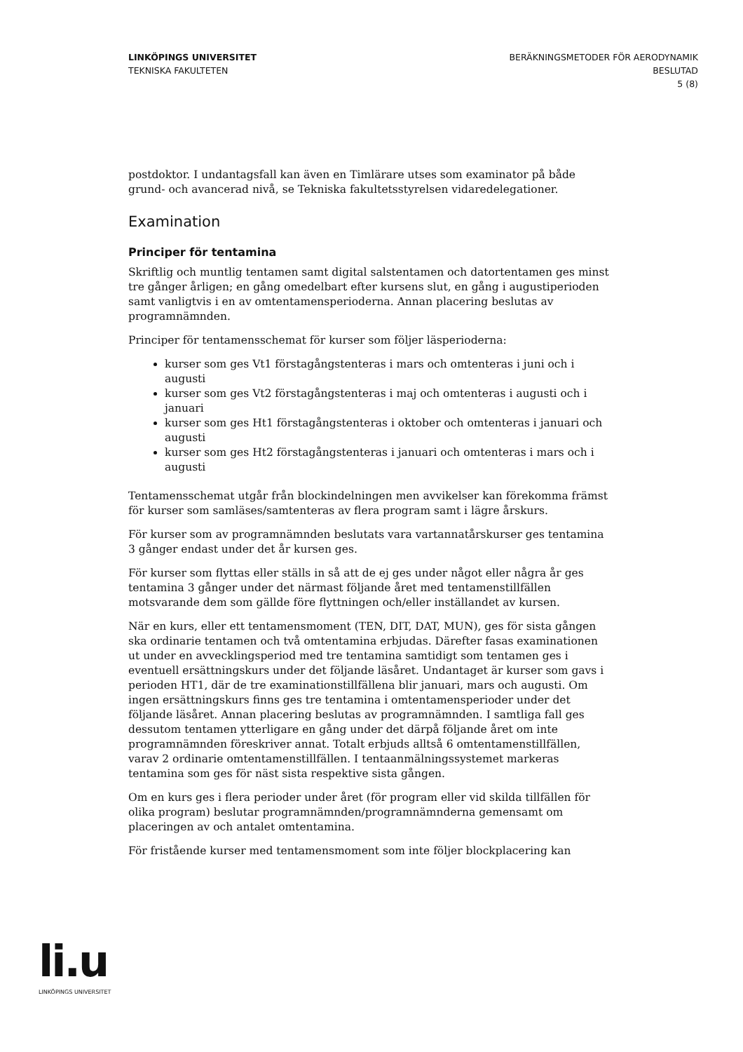LINKÖPINGS UNIVERSITET
TEKNISKA FAKULTETEN
BERÄKNINGSMETODER FÖR AERODYNAMIK
BESLUTAD
5 (8)
postdoktor. I undantagsfall kan även en Timlärare utses som examinator på både grund- och avancerad nivå, se Tekniska fakultetsstyrelsen vidaredelegationer.
Examination
Principer för tentamina
Skriftlig och muntlig tentamen samt digital salstentamen och datortentamen ges minst tre gånger årligen; en gång omedelbart efter kursens slut, en gång i augustiperioden samt vanligtvis i en av omtentamensperioderna. Annan placering beslutas av programnämnden.
Principer för tentamensschemat för kurser som följer läsperioderna:
kurser som ges Vt1 förstagångstenteras i mars och omtenteras i juni och i augusti
kurser som ges Vt2 förstagångstenteras i maj och omtenteras i augusti och i januari
kurser som ges Ht1 förstagångstenteras i oktober och omtenteras i januari och augusti
kurser som ges Ht2 förstagångstenteras i januari och omtenteras i mars och i augusti
Tentamensschemat utgår från blockindelningen men avvikelser kan förekomma främst för kurser som samläses/samtenteras av flera program samt i lägre årskurs.
För kurser som av programnämnden beslutats vara vartannatårskurser ges tentamina 3 gånger endast under det år kursen ges.
För kurser som flyttas eller ställs in så att de ej ges under något eller några år ges tentamina 3 gånger under det närmast följande året med tentamenstillfällen motsvarande dem som gällde före flyttningen och/eller inställandet av kursen.
När en kurs, eller ett tentamensmoment (TEN, DIT, DAT, MUN), ges för sista gången ska ordinarie tentamen och två omtentamina erbjudas. Därefter fasas examinationen ut under en avvecklingsperiod med tre tentamina samtidigt som tentamen ges i eventuell ersättningskurs under det följande läsåret. Undantaget är kurser som gavs i perioden HT1, där de tre examinationstillfällena blir januari, mars och augusti. Om ingen ersättningskurs finns ges tre tentamina i omtentamensperioder under det följande läsåret. Annan placering beslutas av programnämnden. I samtliga fall ges dessutom tentamen ytterligare en gång under det därpå följande året om inte programnämnden föreskriver annat. Totalt erbjuds alltså 6 omtentamenstillfällen, varav 2 ordinarie omtentamenstillfällen. I tentaanmälningssystemet markeras tentamina som ges för näst sista respektive sista gången.
Om en kurs ges i flera perioder under året (för program eller vid skilda tillfällen för olika program) beslutar programnämnden/programnämnderna gemensamt om placeringen av och antalet omtentamina.
För fristående kurser med tentamensmoment som inte följer blockplacering kan
li.u
LINKÖPINGS UNIVERSITET